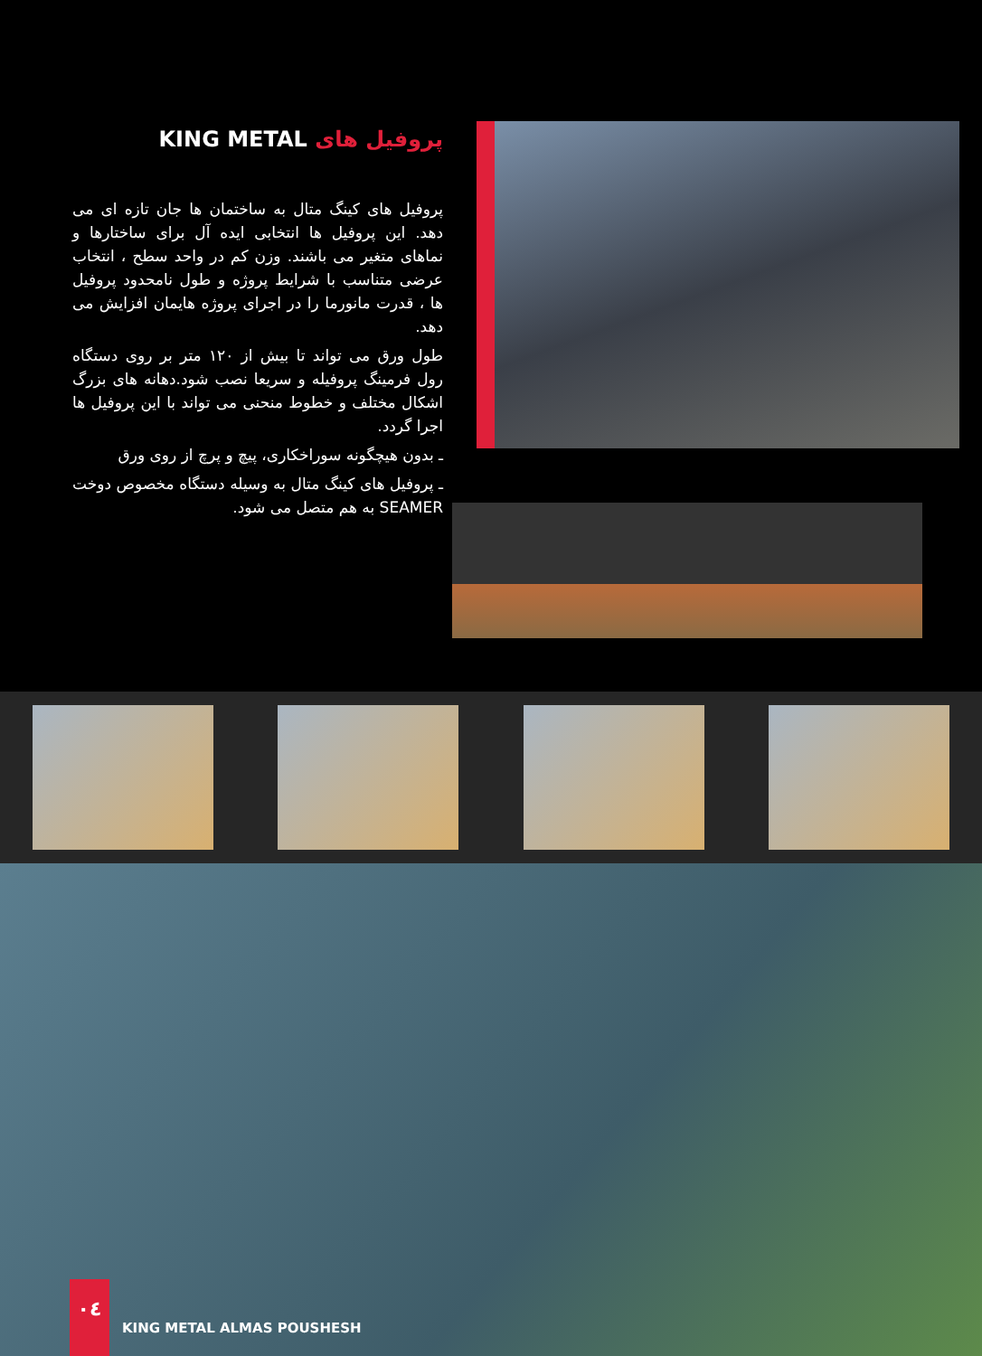پروفیل های KING METAL
پروفیل های کینگ متال به ساختمان ها جان تازه ای می دهد. این پروفیل ها انتخابی ایده آل برای ساختارها و نماهای متغیر می باشند. وزن کم در واحد سطح ، انتخاب عرضی متناسب با شرایط پروژه و طول نامحدود پروفیل ها ، قدرت مانورما را در اجرای پروژه هایمان افزایش می دهد.
طول ورق می تواند تا بیش از ۱۲۰ متر بر روی دستگاه رول فرمینگ پروفیله و سریعا نصب شود.دهانه های بزرگ اشکال مختلف و خطوط منحنی می تواند با این پروفیل ها اجرا گردد.
ـ بدون هیچگونه سوراخکاری، پیچ و پرچ از روی ورق
ـ پروفیل های کینگ متال به وسیله دستگاه مخصوص دوخت SEAMER به هم متصل می شود.
۰٤
KING METAL ALMAS POUSHESH